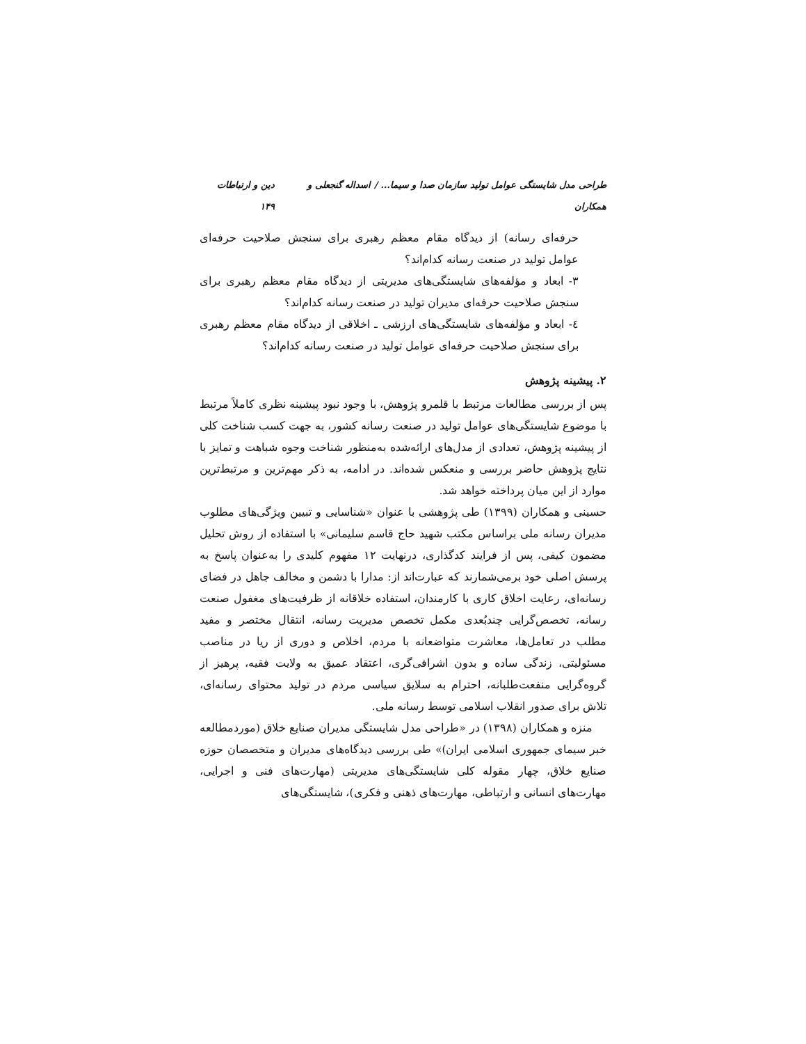طراحی مدل شایستگی عوامل تولید سازمان صدا و سیما... / اسداله گنجعلی و همکاران دین و ارتباطات ۱۴۹
حرفه‌ای رسانه) از دیدگاه مقام معظم رهبری برای سنجش صلاحیت حرفه‌ای عوامل تولید در صنعت رسانه کدام‌اند؟
۳- ابعاد و مؤلفه‌های شایستگی‌های مدیریتی از دیدگاه مقام معظم رهبری برای سنجش صلاحیت حرفه‌ای مدیران تولید در صنعت رسانه کدام‌اند؟
٤- ابعاد و مؤلفه‌های شایستگی‌های ارزشی ـ اخلاقی از دیدگاه مقام معظم رهبری برای سنجش صلاحیت حرفه‌ای عوامل تولید در صنعت رسانه کدام‌اند؟
۲. پیشینه پژوهش
پس از بررسی مطالعات مرتبط با قلمرو پژوهش، با وجود نبود پیشینه نظری کاملاً مرتبط با موضوع شایستگی‌های عوامل تولید در صنعت رسانه کشور، به جهت کسب شناخت کلی از پیشینه پژوهش، تعدادی از مدل‌های ارائه‌شده به‌منظور شناخت وجوه شباهت و تمایز با نتایج پژوهش حاضر بررسی و منعکس شده‌اند. در ادامه، به ذکر مهم‌ترین و مرتبط‌ترین موارد از این میان پرداخته خواهد شد.
حسینی و همکاران (۱۳۹۹) طی پژوهشی با عنوان «شناسایی و تبیین ویژگی‌های مطلوب مدیران رسانه ملی براساس مکتب شهید حاج قاسم سلیمانی» با استفاده از روش تحلیل مضمون کیفی، پس از فرایند کدگذاری، درنهایت ۱۲ مفهوم کلیدی را به‌عنوان پاسخ به پرسش اصلی خود برمی‌شمارند که عبارت‌اند از: مدارا با دشمن و مخالف جاهل در فضای رسانه‌ای، رعایت اخلاق کاری با کارمندان، استفاده خلاقانه از ظرفیت‌های مغفول صنعت رسانه، تخصص‌گرایی چندبُعدی مکمل تخصص مدیریت رسانه، انتقال مختصر و مفید مطلب در تعامل‌ها، معاشرت متواضعانه با مردم، اخلاص و دوری از ریا در مناصب مسئولیتی، زندگی ساده و بدون اشرافی‌گری، اعتقاد عمیق به ولایت فقیه، پرهیز از گروه‌گرایی منفعت‌طلبانه، احترام به سلایق سیاسی مردم در تولید محتوای رسانه‌ای، تلاش برای صدور انقلاب اسلامی توسط رسانه ملی.
منزه و همکاران (۱۳۹۸) در «طراحی مدل شایستگی مدیران صنایع خلاق (موردمطالعه خبر سیمای جمهوری اسلامی ایران)» طی بررسی دیدگاه‌های مدیران و متخصصان حوزه صنایع خلاق، چهار مقوله کلی شایستگی‌های مدیریتی (مهارت‌های فنی و اجرایی، مهارت‌های انسانی و ارتباطی، مهارت‌های ذهنی و فکری)، شایستگی‌های